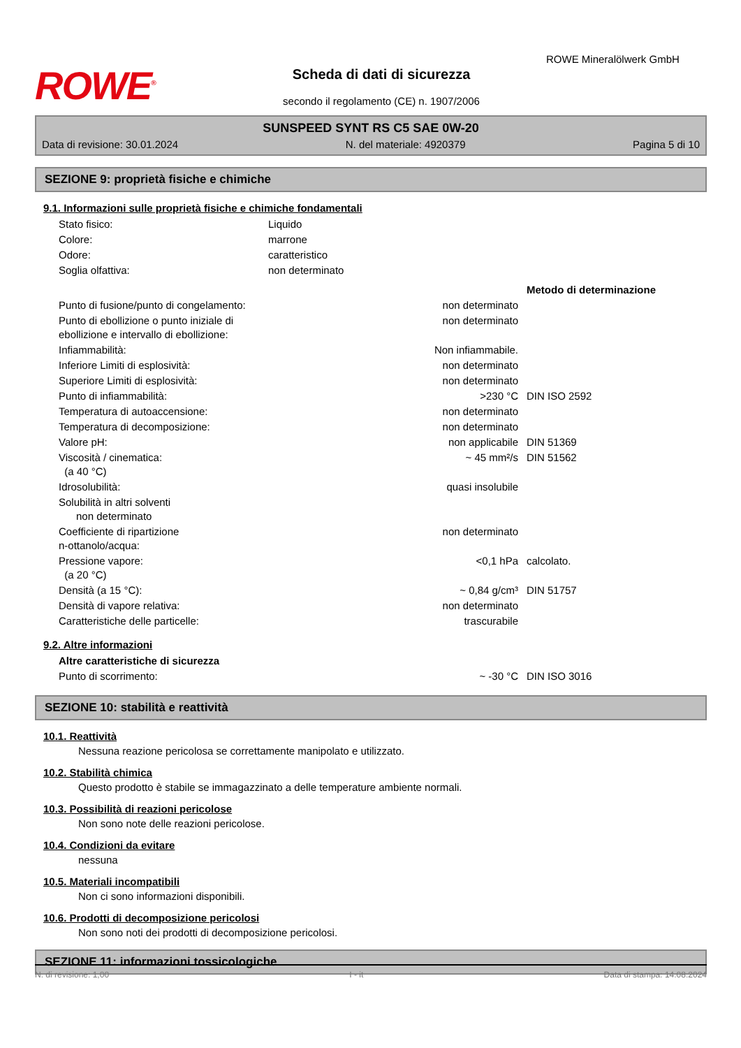ROWE<sup>®</sup>
Scheda di dati di sicurezza
secondo il regolamento (CE) n. 1907/2006
ROWE Mineralölwerk GmbH
SUNSPEED SYNT RS C5 SAE 0W-20
Data di revisione: 30.01.2024 N. del materiale: 4920379 Pagina 5 di 10
SEZIONE 9: proprietà fisiche e chimiche
9.1. Informazioni sulle proprietà fisiche e chimiche fondamentali
| Stato fisico: | Liquido |
| Colore: | marrone |
| Odore: | caratteristico |
| Soglia olfattiva: | non determinato |
| | | Metodo di determinazione |
| Punto di fusione/punto di congelamento: | non determinato | |
| Punto di ebollizione o punto iniziale di ebollizione e intervallo di ebollizione: | non determinato | |
| Infiammabilità: | Non infiammabile. | |
| Inferiore Limiti di esplosività: | non determinato | |
| Superiore Limiti di esplosività: | non determinato | |
| Punto di infiammabilità: | >230 °C | DIN ISO 2592 |
| Temperatura di autoaccensione: | non determinato | |
| Temperatura di decomposizione: | non determinato | |
| Valore pH: | non applicabile | DIN 51369 |
| Viscosità / cinematica: (a 40 °C) | ~ 45 mm²/s | DIN 51562 |
| Idrosolubilità: | quasi insolubile | |
| Solubilità in altri solventi non determinato | | |
| Coefficiente di ripartizione n-ottanolo/acqua: | non determinato | |
| Pressione vapore: (a 20 °C) | <0,1 hPa | calcolato. |
| Densità (a 15 °C): | ~ 0,84 g/cm³ | DIN 51757 |
| Densità di vapore relativa: | non determinato | |
| Caratteristiche delle particelle: | trascurabile | |
9.2. Altre informazioni
| Altre caratteristiche di sicurezza | | |
| Punto di scorrimento: | ~ -30 °C | DIN ISO 3016 |
SEZIONE 10: stabilità e reattività
10.1. Reattività
Nessuna reazione pericolosa se correttamente manipolato e utilizzato.
10.2. Stabilità chimica
Questo prodotto è stabile se immagazzinato a delle temperature ambiente normali.
10.3. Possibilità di reazioni pericolose
Non sono note delle reazioni pericolose.
10.4. Condizioni da evitare
nessuna
10.5. Materiali incompatibili
Non ci sono informazioni disponibili.
10.6. Prodotti di decomposizione pericolosi
Non sono noti dei prodotti di decomposizione pericolosi.
SEZIONE 11: informazioni tossicologiche
N. di revisione: 1,00 I - it Data di stampa: 14.08.2024